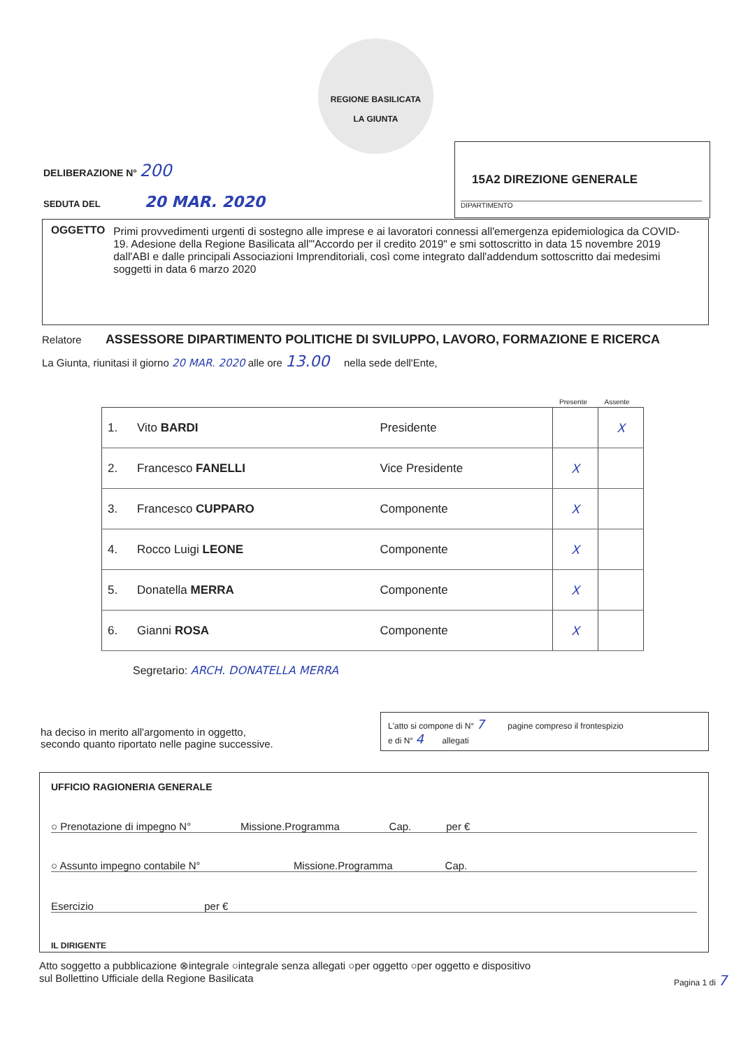REGIONE BASILICATA
LA GIUNTA
15A2 DIREZIONE GENERALE
DIPARTIMENTO
DELIBERAZIONE N° 200
SEDUTA DEL 20 MAR. 2020
OGGETTO Primi provvedimenti urgenti di sostegno alle imprese e ai lavoratori connessi all'emergenza epidemiologica da COVID-19. Adesione della Regione Basilicata all'"Accordo per il credito 2019" e smi sottoscritto in data 15 novembre 2019 dall'ABI e dalle principali Associazioni Imprenditoriali, così come integrato dall'addendum sottoscritto dai medesimi soggetti in data 6 marzo 2020
Relatore ASSESSORE DIPARTIMENTO POLITICHE DI SVILUPPO, LAVORO, FORMAZIONE E RICERCA
La Giunta, riunitasi il giorno 20 MAR. 2020 alle ore 13.00 nella sede dell'Ente,
Presente Assente
| 1. | Vito BARDI | Presidente | | X |
| 2. | Francesco FANELLI | Vice Presidente | X | |
| 3. | Francesco CUPPARO | Componente | X | |
| 4. | Rocco Luigi LEONE | Componente | X | |
| 5. | Donatella MERRA | Componente | X | |
| 6. | Gianni ROSA | Componente | X | |
Segretario: ARCH. DONATELLA MERRA
ha deciso in merito all'argomento in oggetto,
secondo quanto riportato nelle pagine successive.
L'atto si compone di N° 7 pagine compreso il frontespizio
e di N° 4 allegati
UFFICIO RAGIONERIA GENERALE
○ Prenotazione di impegno N° Missione.Programma Cap. per €
○ Assunto impegno contabile N° Missione.Programma Cap.
Esercizio per €
IL DIRIGENTE
Atto soggetto a pubblicazione ⊗integrale ○integrale senza allegati ○per oggetto ○per oggetto e dispositivo
sul Bollettino Ufficiale della Regione Basilicata Pagina 1 di 7